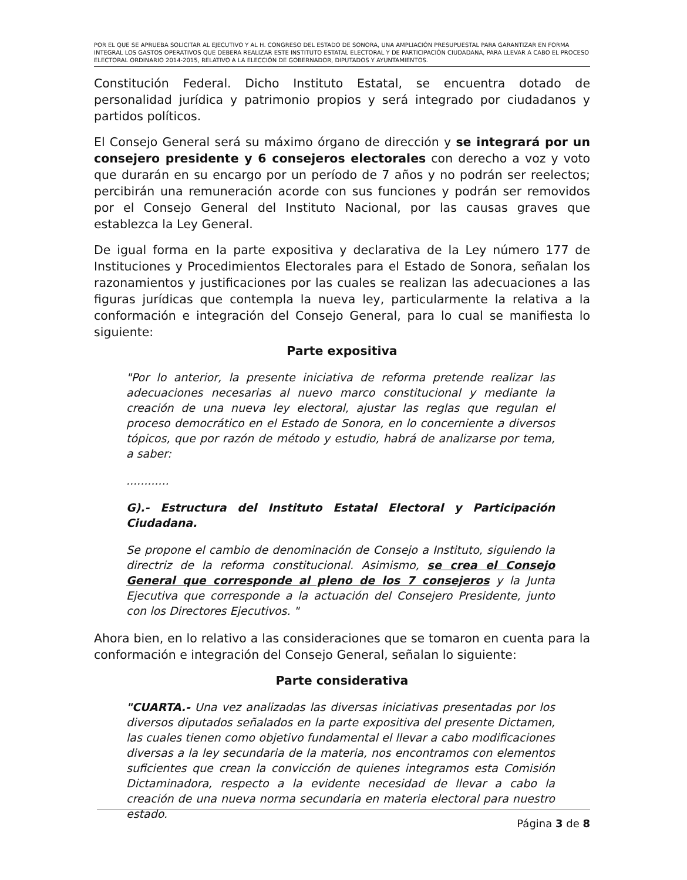POR EL QUE SE APRUEBA SOLICITAR AL EJECUTIVO Y AL H. CONGRESO DEL ESTADO DE SONORA, UNA AMPLIACIÓN PRESUPUESTAL PARA GARANTIZAR EN FORMA INTEGRAL LOS GASTOS OPERATIVOS QUE DEBERA REALIZAR ESTE INSTITUTO ESTATAL ELECTORAL Y DE PARTICIPACIÓN CIUDADANA, PARA LLEVAR A CABO EL PROCESO ELECTORAL ORDINARIO 2014-2015, RELATIVO A LA ELECCIÓN DE GOBERNADOR, DIPUTADOS Y AYUNTAMIENTOS.
Constitución Federal. Dicho Instituto Estatal, se encuentra dotado de personalidad jurídica y patrimonio propios y será integrado por ciudadanos y partidos políticos.
El Consejo General será su máximo órgano de dirección y se integrará por un consejero presidente y 6 consejeros electorales con derecho a voz y voto que durarán en su encargo por un período de 7 años y no podrán ser reelectos; percibirán una remuneración acorde con sus funciones y podrán ser removidos por el Consejo General del Instituto Nacional, por las causas graves que establezca la Ley General.
De igual forma en la parte expositiva y declarativa de la Ley número 177 de Instituciones y Procedimientos Electorales para el Estado de Sonora, señalan los razonamientos y justificaciones por las cuales se realizan las adecuaciones a las figuras jurídicas que contempla la nueva ley, particularmente la relativa a la conformación e integración del Consejo General, para lo cual se manifiesta lo siguiente:
Parte expositiva
"Por lo anterior, la presente iniciativa de reforma pretende realizar las adecuaciones necesarias al nuevo marco constitucional y mediante la creación de una nueva ley electoral, ajustar las reglas que regulan el proceso democrático en el Estado de Sonora, en lo concerniente a diversos tópicos, que por razón de método y estudio, habrá de analizarse por tema, a saber:
............
G).- Estructura del Instituto Estatal Electoral y Participación Ciudadana.
Se propone el cambio de denominación de Consejo a Instituto, siguiendo la directriz de la reforma constitucional. Asimismo, se crea el Consejo General que corresponde al pleno de los 7 consejeros y la Junta Ejecutiva que corresponde a la actuación del Consejero Presidente, junto con los Directores Ejecutivos. "
Ahora bien, en lo relativo a las consideraciones que se tomaron en cuenta para la conformación e integración del Consejo General, señalan lo siguiente:
Parte considerativa
"CUARTA.- Una vez analizadas las diversas iniciativas presentadas por los diversos diputados señalados en la parte expositiva del presente Dictamen, las cuales tienen como objetivo fundamental el llevar a cabo modificaciones diversas a la ley secundaria de la materia, nos encontramos con elementos suficientes que crean la convicción de quienes integramos esta Comisión Dictaminadora, respecto a la evidente necesidad de llevar a cabo la creación de una nueva norma secundaria en materia electoral para nuestro estado.
Página 3 de 8